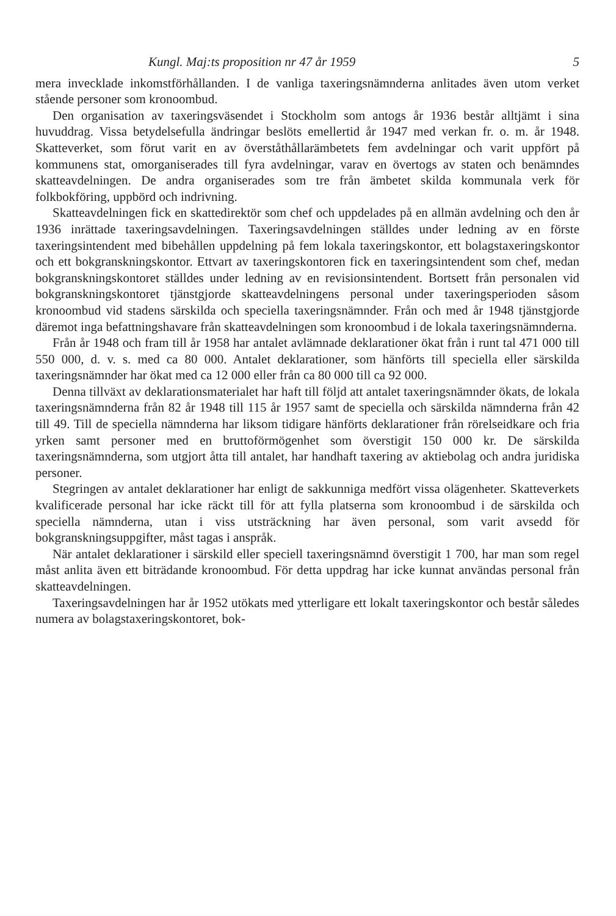Kungl. Maj:ts proposition nr 47 år 1959 5
mera invecklade inkomstförhållanden. I de vanliga taxeringsnämnderna anlitades även utom verket stående personer som kronoombud.
Den organisation av taxeringsväsendet i Stockholm som antogs år 1936 består alltjämt i sina huvuddrag. Vissa betydelsefulla ändringar beslöts emellertid år 1947 med verkan fr. o. m. år 1948. Skatteverket, som förut varit en av överståthållarämbetets fem avdelningar och varit uppfört på kommunens stat, omorganiserades till fyra avdelningar, varav en övertogs av staten och benämndes skatteavdelningen. De andra organiserades som tre från ämbetet skilda kommunala verk för folkbokföring, uppbörd och indrivning.
Skatteavdelningen fick en skattedirektör som chef och uppdelades på en allmän avdelning och den år 1936 inrättade taxeringsavdelningen. Taxeringsavdelningen ställdes under ledning av en förste taxeringsintendent med bibehållen uppdelning på fem lokala taxeringskontor, ett bolagstaxeringskontor och ett bokgranskningskontor. Ettvart av taxeringskontoren fick en taxeringsintendent som chef, medan bokgranskningskontoret ställdes under ledning av en revisionsintendent. Bortsett från personalen vid bokgranskningskontoret tjänstgjorde skatteavdelningens personal under taxeringsperioden såsom kronoombud vid stadens särskilda och speciella taxeringsnämnder. Från och med år 1948 tjänstgjorde däremot inga befattningshavare från skatteavdelningen som kronoombud i de lokala taxeringsnämnderna.
Från år 1948 och fram till år 1958 har antalet avlämnade deklarationer ökat från i runt tal 471 000 till 550 000, d. v. s. med ca 80 000. Antalet deklarationer, som hänförts till speciella eller särskilda taxeringsnämnder har ökat med ca 12 000 eller från ca 80 000 till ca 92 000.
Denna tillväxt av deklarationsmaterialet har haft till följd att antalet taxeringsnämnder ökats, de lokala taxeringsnämnderna från 82 år 1948 till 115 år 1957 samt de speciella och särskilda nämnderna från 42 till 49. Till de speciella nämnderna har liksom tidigare hänförts deklarationer från rörelseidkare och fria yrken samt personer med en bruttoförmögenhet som överstigit 150 000 kr. De särskilda taxeringsnämnderna, som utgjort åtta till antalet, har handhaft taxering av aktiebolag och andra juridiska personer.
Stegringen av antalet deklarationer har enligt de sakkunniga medfört vissa olägenheter. Skatteverkets kvalificerade personal har icke räckt till för att fylla platserna som kronoombud i de särskilda och speciella nämnderna, utan i viss utsträckning har även personal, som varit avsedd för bokgranskningsuppgifter, måst tagas i anspråk.
När antalet deklarationer i särskild eller speciell taxeringsnämnd överstigit 1 700, har man som regel måst anlita även ett biträdande kronoombud. För detta uppdrag har icke kunnat användas personal från skatteavdelningen.
Taxeringsavdelningen har år 1952 utökats med ytterligare ett lokalt taxeringskontor och består således numera av bolagstaxeringskontoret, bok-